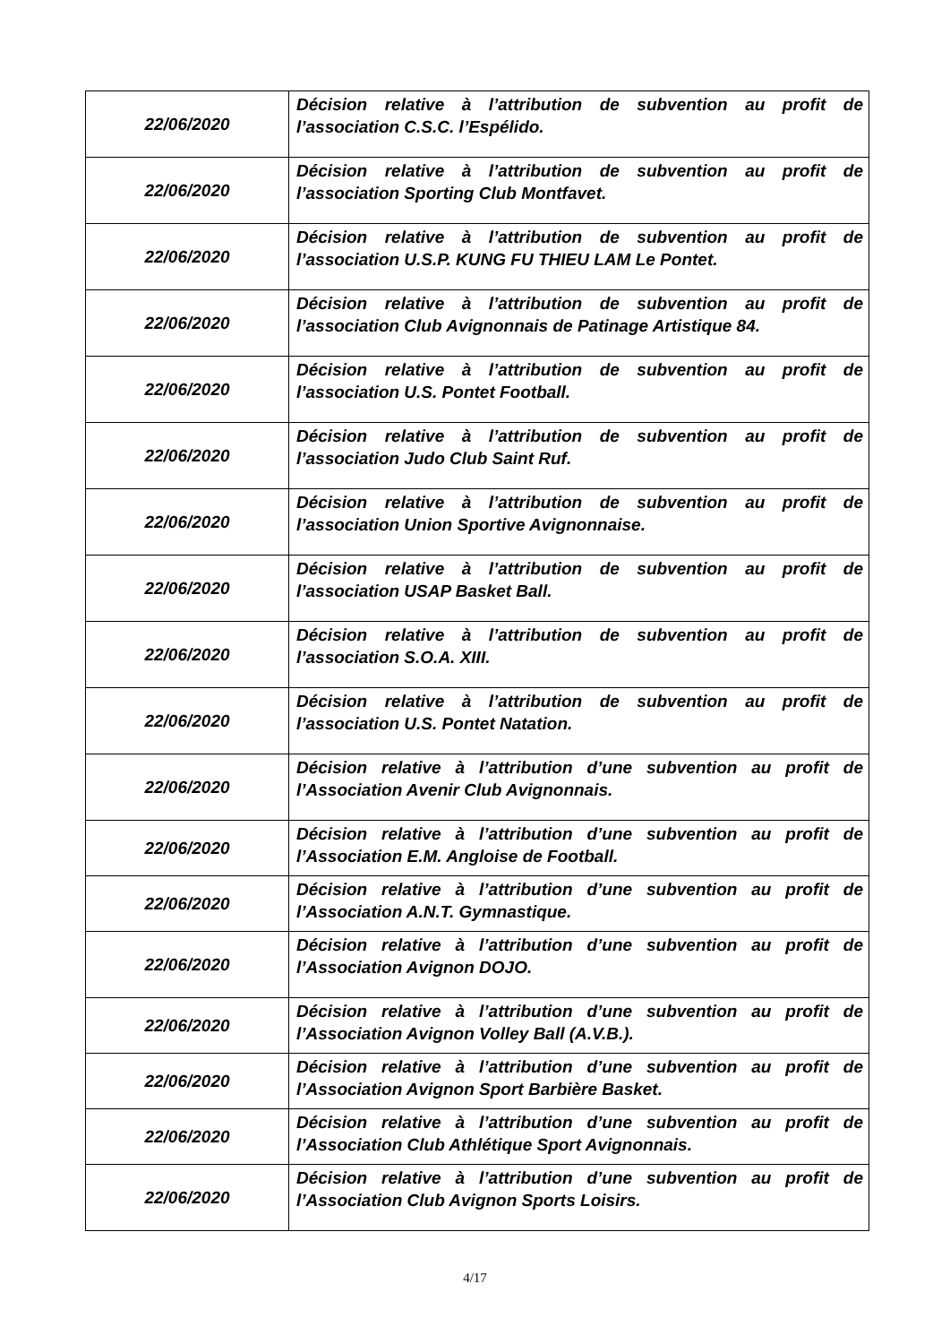| 22/06/2020 | Décision relative à l’attribution de subvention au profit de l’association C.S.C. l’Espélido. |
| 22/06/2020 | Décision relative à l’attribution de subvention au profit de l’association Sporting Club Montfavet. |
| 22/06/2020 | Décision relative à l’attribution de subvention au profit de l’association U.S.P. KUNG FU THIEU LAM Le Pontet. |
| 22/06/2020 | Décision relative à l’attribution de subvention au profit de l’association Club Avignonnais de Patinage Artistique 84. |
| 22/06/2020 | Décision relative à l’attribution de subvention au profit de l’association U.S. Pontet Football. |
| 22/06/2020 | Décision relative à l’attribution de subvention au profit de l’association Judo Club Saint Ruf. |
| 22/06/2020 | Décision relative à l’attribution de subvention au profit de l’association Union Sportive Avignonnaise. |
| 22/06/2020 | Décision relative à l’attribution de subvention au profit de l’association USAP Basket Ball. |
| 22/06/2020 | Décision relative à l’attribution de subvention au profit de l’association S.O.A. XIII. |
| 22/06/2020 | Décision relative à l’attribution de subvention au profit de l’association U.S. Pontet Natation. |
| 22/06/2020 | Décision relative à l’attribution d’une subvention au profit de l’Association Avenir Club Avignonnais. |
| 22/06/2020 | Décision relative à l’attribution d’une subvention au profit de l’Association E.M. Angloise de Football. |
| 22/06/2020 | Décision relative à l’attribution d’une subvention au profit de l’Association A.N.T. Gymnastique. |
| 22/06/2020 | Décision relative à l’attribution d’une subvention au profit de l’Association Avignon DOJO. |
| 22/06/2020 | Décision relative à l’attribution d’une subvention au profit de l’Association Avignon Volley Ball (A.V.B.). |
| 22/06/2020 | Décision relative à l’attribution d’une subvention au profit de l’Association Avignon Sport Barbière Basket. |
| 22/06/2020 | Décision relative à l’attribution d’une subvention au profit de l’Association Club Athlétique Sport Avignonnais. |
| 22/06/2020 | Décision relative à l’attribution d’une subvention au profit de l’Association Club Avignon Sports Loisirs. |
4/17